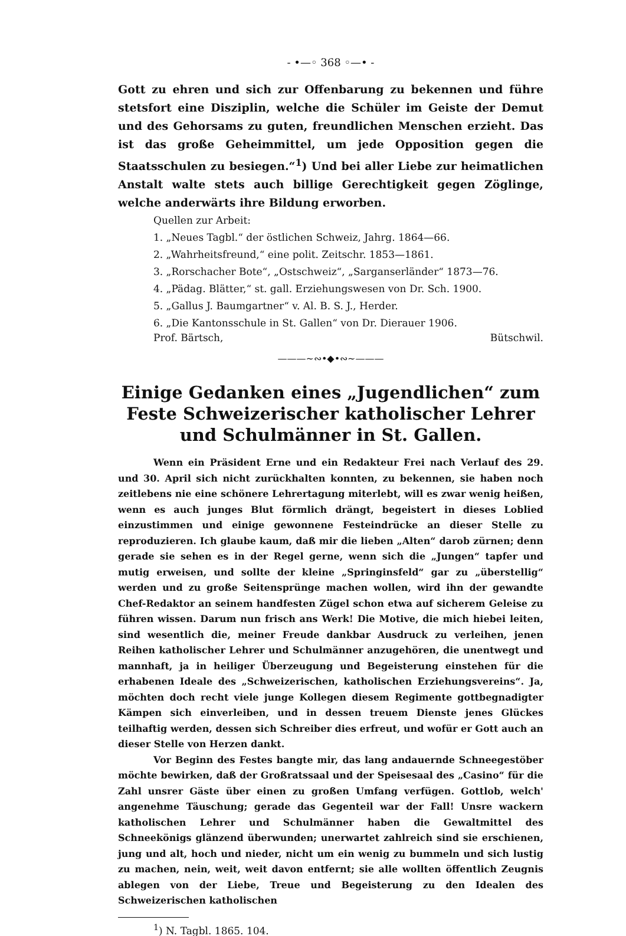- •—◦ 368 ◦—• -
Gott zu ehren und sich zur Offenbarung zu bekennen und führe stetsfort eine Disziplin, welche die Schüler im Geiste der Demut und des Gehorsams zu guten, freundlichen Menschen erzieht. Das ist das große Geheimmittel, um jede Opposition gegen die Staatsschulen zu besiegen.“<sup>1</sup>) Und bei aller Liebe zur heimatlichen Anstalt walte stets auch billige Gerechtigkeit gegen Zöglinge, welche anderwärts ihre Bildung erworben.
Quellen zur Arbeit:
1. „Neues Tagbl.“ der östlichen Schweiz, Jahrg. 1864—66.
2. „Wahrheitsfreund,“ eine polit. Zeitschr. 1853—1861.
3. „Rorschacher Bote“, „Ostschweiz“, „Sarganserländer“ 1873—76.
4. „Pädag. Blätter,“ st. gall. Erziehungswesen von Dr. Sch. 1900.
5. „Gallus J. Baumgartner“ v. Al. B. S. J., Herder.
6. „Die Kantonsschule in St. Gallen“ von Dr. Dierauer 1906.
Prof. Bärtsch, Bütschwil.
———~∾•◆•∾~———
Einige Gedanken eines „Jugendlichen“ zum Feste Schweizerischer katholischer Lehrer und Schulmänner in St. Gallen.
Wenn ein Präsident Erne und ein Redakteur Frei nach Verlauf des 29. und 30. April sich nicht zurückhalten konnten, zu bekennen, sie haben noch zeitlebens nie eine schönere Lehrertagung miterlebt, will es zwar wenig heißen, wenn es auch junges Blut förmlich drängt, begeistert in dieses Loblied einzustimmen und einige gewonnene Festeindrücke an dieser Stelle zu reproduzieren. Ich glaube kaum, daß mir die lieben „Alten“ darob zürnen; denn gerade sie sehen es in der Regel gerne, wenn sich die „Jungen“ tapfer und mutig erweisen, und sollte der kleine „Springinsfeld“ gar zu „überstellig“ werden und zu große Seitensprünge machen wollen, wird ihn der gewandte Chef-Redaktor an seinem handfesten Zügel schon etwa auf sicherem Geleise zu führen wissen. Darum nun frisch ans Werk! Die Motive, die mich hiebei leiten, sind wesentlich die, meiner Freude dankbar Ausdruck zu verleihen, jenen Reihen katholischer Lehrer und Schulmänner anzugehören, die unentwegt und mannhaft, ja in heiliger Überzeugung und Begeisterung einstehen für die erhabenen Ideale des „Schweizerischen, katholischen Erziehungsvereins“. Ja, möchten doch recht viele junge Kollegen diesem Regimente gottbegnadigter Kämpen sich einverleiben, und in dessen treuem Dienste jenes Glückes teilhaftig werden, dessen sich Schreiber dies erfreut, und wofür er Gott auch an dieser Stelle von Herzen dankt.
Vor Beginn des Festes bangte mir, das lang andauernde Schneegestöber möchte bewirken, daß der Großratssaal und der Speisesaal des „Casino“ für die Zahl unsrer Gäste über einen zu großen Umfang verfügen. Gottlob, welch' angenehme Täuschung; gerade das Gegenteil war der Fall! Unsre wackern katholischen Lehrer und Schulmänner haben die Gewaltmittel des Schneekönigs glänzend überwunden; unerwartet zahlreich sind sie erschienen, jung und alt, hoch und nieder, nicht um ein wenig zu bummeln und sich lustig zu machen, nein, weit, weit davon entfernt; sie alle wollten öffentlich Zeugnis ablegen von der Liebe, Treue und Begeisterung zu den Idealen des Schweizerischen katholischen
<sup>1</sup>) N. Tagbl. 1865. 104.